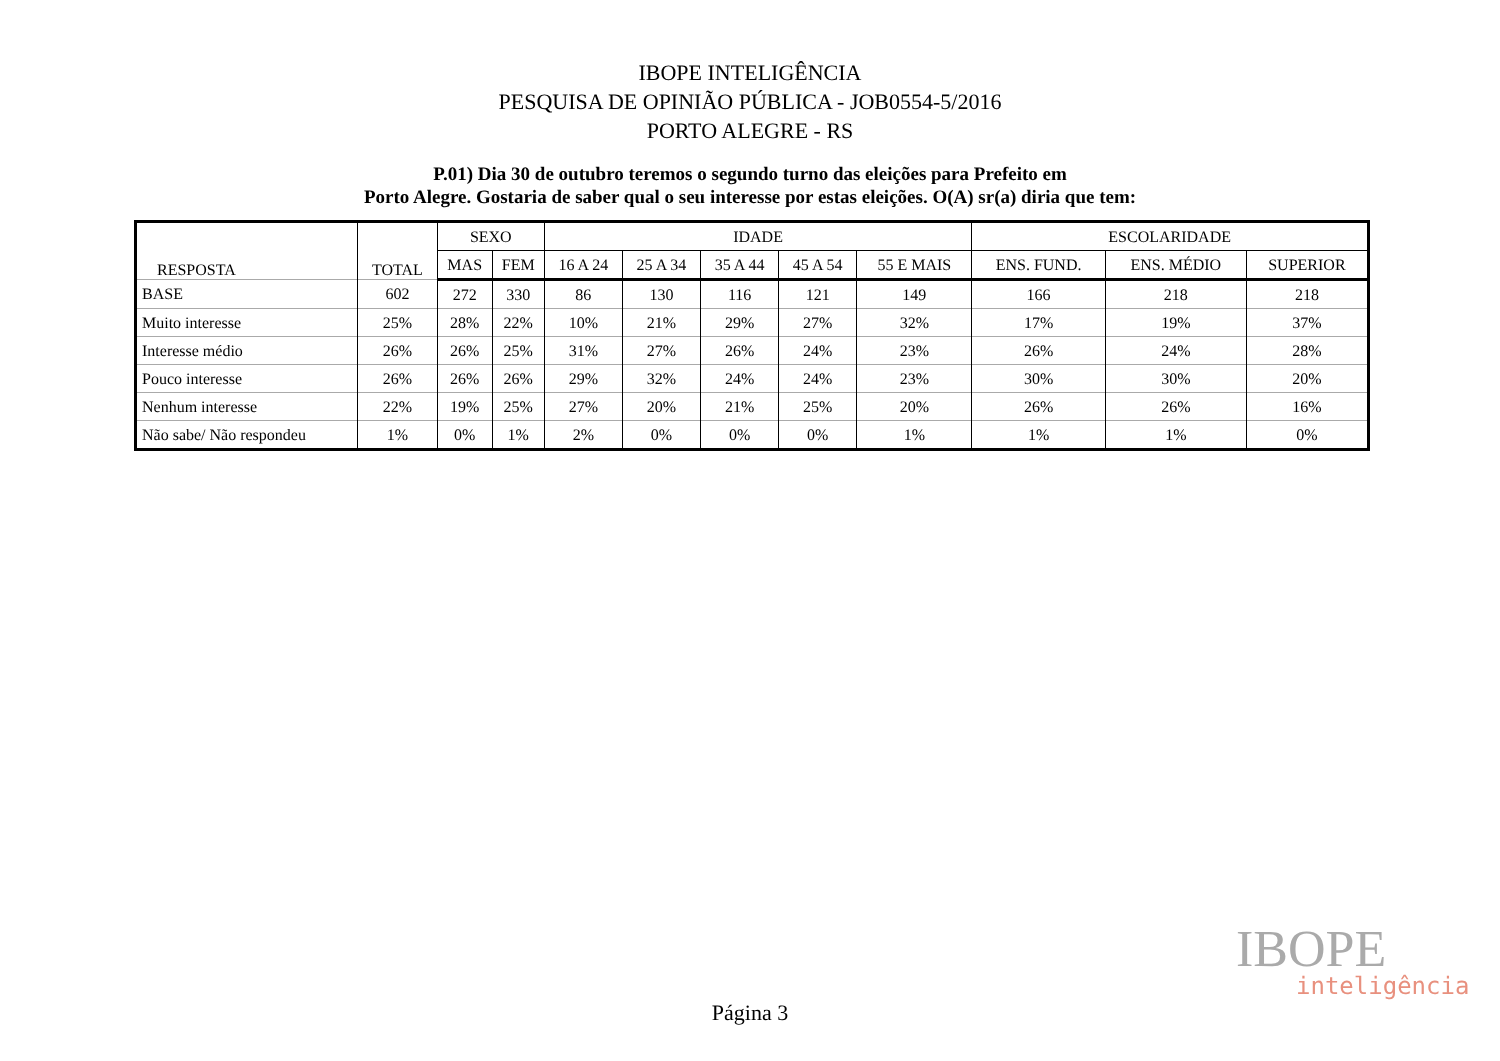IBOPE INTELIGÊNCIA
PESQUISA DE OPINIÃO PÚBLICA - JOB0554-5/2016
PORTO ALEGRE - RS
P.01) Dia 30 de outubro teremos o segundo turno das eleições para Prefeito em
Porto Alegre. Gostaria de saber qual o seu interesse por estas eleições. O(A) sr(a) diria que tem:
| RESPOSTA | TOTAL | SEXO | | IDADE | | | | | ESCOLARIDADE | | |
| --- | --- | --- | --- | --- | --- | --- | --- | --- | --- | --- | --- |
| | | MAS | FEM | 16 A 24 | 25 A 34 | 35 A 44 | 45 A 54 | 55 E MAIS | ENS. FUND. | ENS. MÉDIO | SUPERIOR |
| BASE | 602 | 272 | 330 | 86 | 130 | 116 | 121 | 149 | 166 | 218 | 218 |
| Muito interesse | 25% | 28% | 22% | 10% | 21% | 29% | 27% | 32% | 17% | 19% | 37% |
| Interesse médio | 26% | 26% | 25% | 31% | 27% | 26% | 24% | 23% | 26% | 24% | 28% |
| Pouco interesse | 26% | 26% | 26% | 29% | 32% | 24% | 24% | 23% | 30% | 30% | 20% |
| Nenhum interesse | 22% | 19% | 25% | 27% | 20% | 21% | 25% | 20% | 26% | 26% | 16% |
| Não sabe/ Não respondeu | 1% | 0% | 1% | 2% | 0% | 0% | 0% | 1% | 1% | 1% | 0% |
IBOPE
inteligência
Página 3